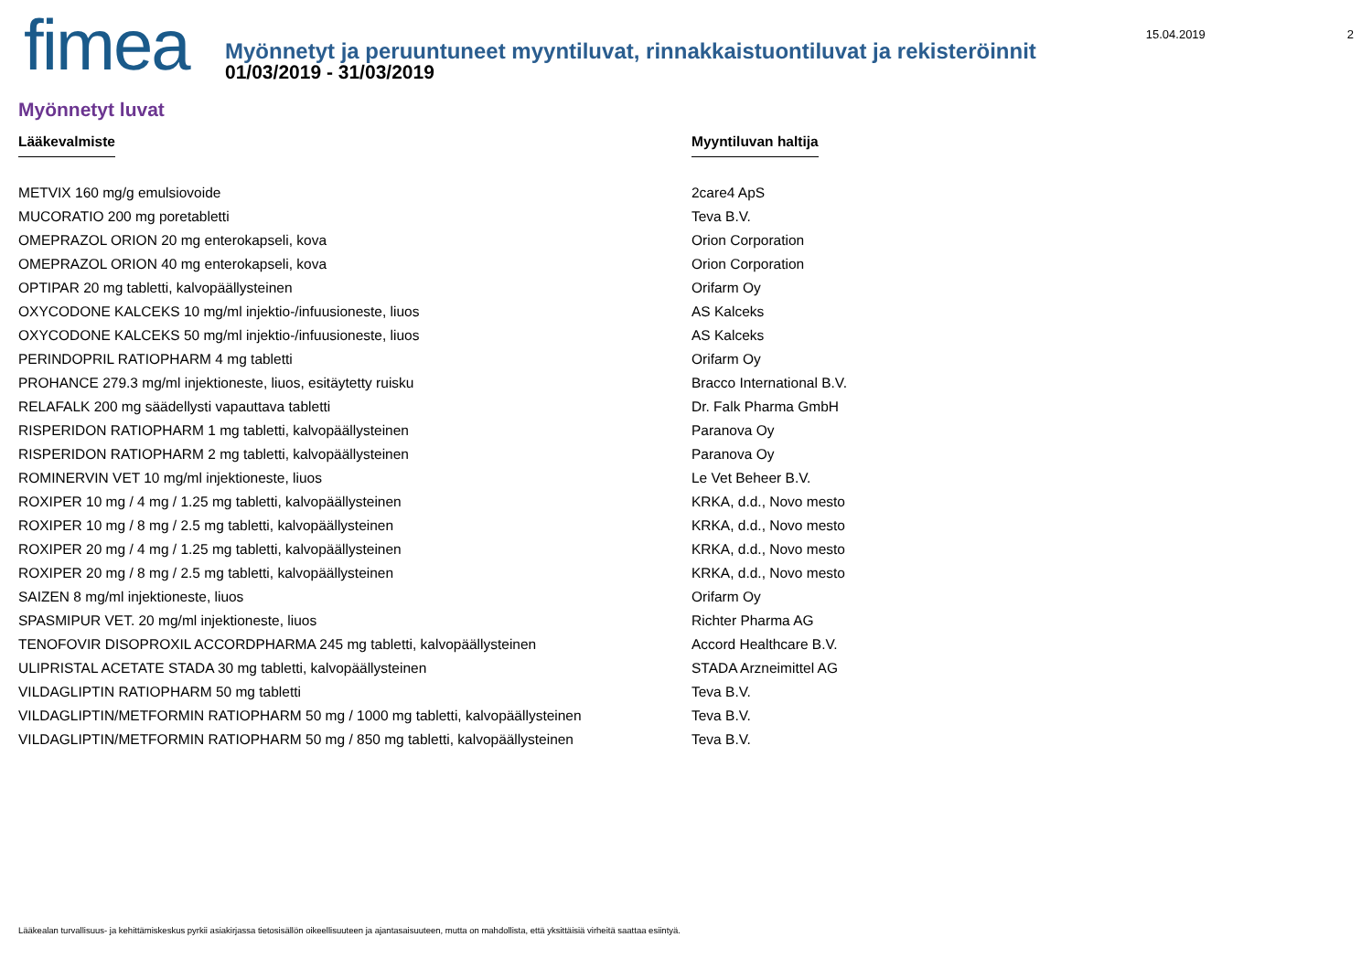fimea
Myönnetyt ja peruuntuneet myyntiluvat, rinnakkaistuontiluvat ja rekisteröinnit
01/03/2019 - 31/03/2019
15.04.2019 2
Myönnetyt luvat
| Lääkevalmiste | Myyntiluvan haltija |
| --- | --- |
| METVIX 160 mg/g emulsiovoide | 2care4 ApS |
| MUCORATIO 200 mg poretabletti | Teva B.V. |
| OMEPRAZOL ORION 20 mg enterokapseli, kova | Orion Corporation |
| OMEPRAZOL ORION 40 mg enterokapseli, kova | Orion Corporation |
| OPTIPAR 20 mg tabletti, kalvopäällysteinen | Orifarm Oy |
| OXYCODONE KALCEKS 10 mg/ml injektio-/infuusioneste, liuos | AS Kalceks |
| OXYCODONE KALCEKS 50 mg/ml injektio-/infuusioneste, liuos | AS Kalceks |
| PERINDOPRIL RATIOPHARM 4 mg tabletti | Orifarm Oy |
| PROHANCE 279.3 mg/ml injektioneste, liuos, esitäytetty ruisku | Bracco International B.V. |
| RELAFALK 200 mg säädellysti vapauttava tabletti | Dr. Falk Pharma GmbH |
| RISPERIDON RATIOPHARM 1 mg tabletti, kalvopäällysteinen | Paranova Oy |
| RISPERIDON RATIOPHARM 2 mg tabletti, kalvopäällysteinen | Paranova Oy |
| ROMINERVIN VET 10 mg/ml injektioneste, liuos | Le Vet Beheer B.V. |
| ROXIPER 10 mg / 4 mg / 1.25 mg tabletti, kalvopäällysteinen | KRKA, d.d., Novo mesto |
| ROXIPER 10 mg / 8 mg / 2.5 mg tabletti, kalvopäällysteinen | KRKA, d.d., Novo mesto |
| ROXIPER 20 mg / 4 mg / 1.25 mg tabletti, kalvopäällysteinen | KRKA, d.d., Novo mesto |
| ROXIPER 20 mg / 8 mg / 2.5 mg tabletti, kalvopäällysteinen | KRKA, d.d., Novo mesto |
| SAIZEN 8 mg/ml injektioneste, liuos | Orifarm Oy |
| SPASMIPUR VET. 20 mg/ml injektioneste, liuos | Richter Pharma AG |
| TENOFOVIR DISOPROXIL ACCORDPHARMA 245 mg tabletti, kalvopäällysteinen | Accord Healthcare B.V. |
| ULIPRISTAL ACETATE STADA 30 mg tabletti, kalvopäällysteinen | STADA Arzneimittel AG |
| VILDAGLIPTIN RATIOPHARM 50 mg tabletti | Teva B.V. |
| VILDAGLIPTIN/METFORMIN RATIOPHARM 50 mg / 1000 mg tabletti, kalvopäällysteinen | Teva B.V. |
| VILDAGLIPTIN/METFORMIN RATIOPHARM 50 mg / 850 mg tabletti, kalvopäällysteinen | Teva B.V. |
Lääkealan turvallisuus- ja kehittämiskeskus pyrkii asiakirjassa tietosisällön oikeellisuuteen ja ajantasaisuuteen, mutta on mahdollista, että yksittäisiä virheitä saattaa esiintyä.